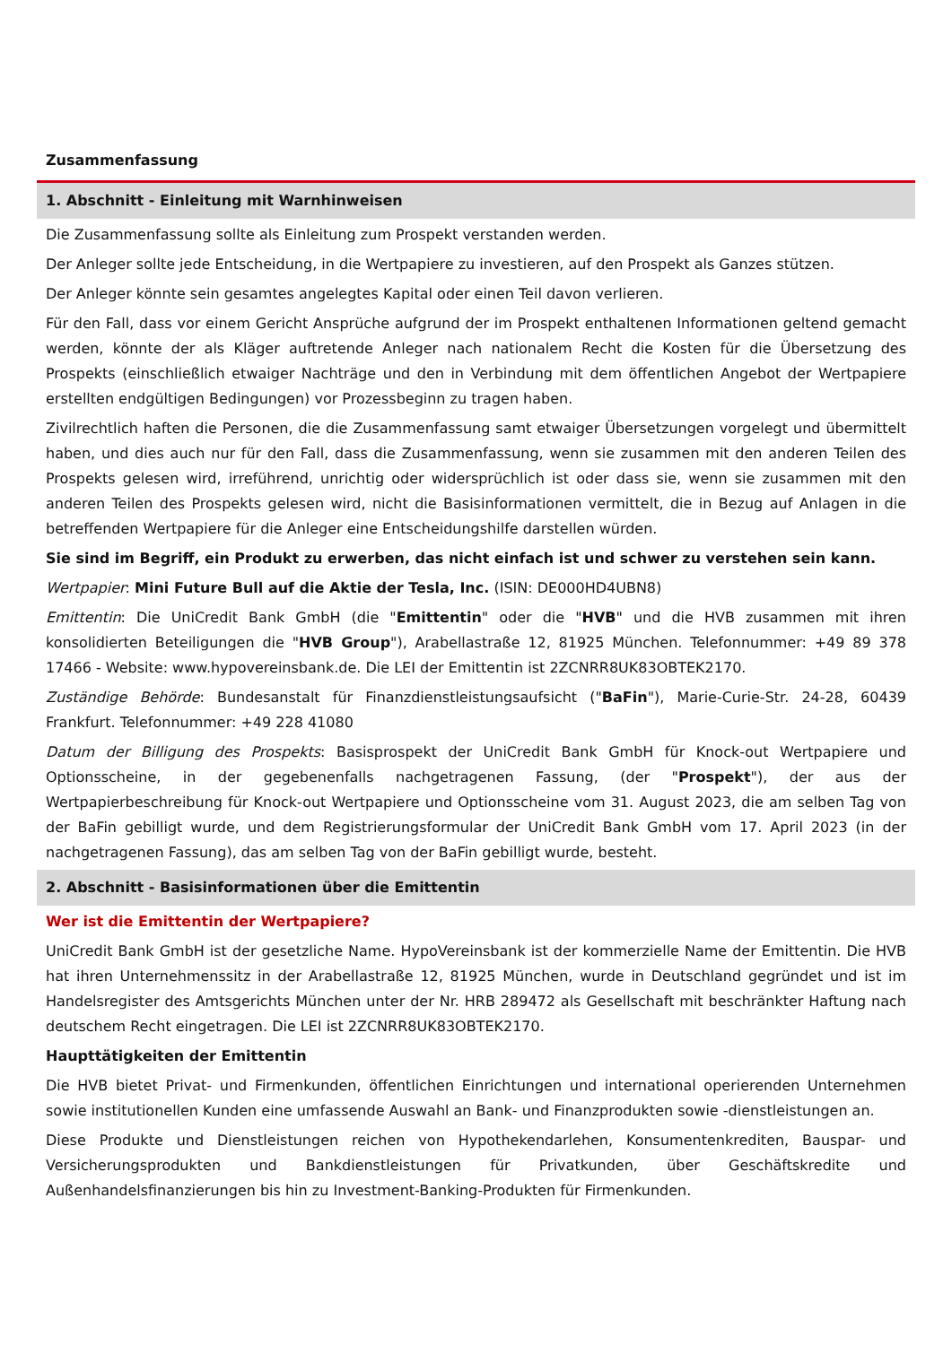Zusammenfassung
1. Abschnitt - Einleitung mit Warnhinweisen
Die Zusammenfassung sollte als Einleitung zum Prospekt verstanden werden.
Der Anleger sollte jede Entscheidung, in die Wertpapiere zu investieren, auf den Prospekt als Ganzes stützen.
Der Anleger könnte sein gesamtes angelegtes Kapital oder einen Teil davon verlieren.
Für den Fall, dass vor einem Gericht Ansprüche aufgrund der im Prospekt enthaltenen Informationen geltend gemacht werden, könnte der als Kläger auftretende Anleger nach nationalem Recht die Kosten für die Übersetzung des Prospekts (einschließlich etwaiger Nachträge und den in Verbindung mit dem öffentlichen Angebot der Wertpapiere erstellten endgültigen Bedingungen) vor Prozessbeginn zu tragen haben.
Zivilrechtlich haften die Personen, die die Zusammenfassung samt etwaiger Übersetzungen vorgelegt und übermittelt haben, und dies auch nur für den Fall, dass die Zusammenfassung, wenn sie zusammen mit den anderen Teilen des Prospekts gelesen wird, irreführend, unrichtig oder widersprüchlich ist oder dass sie, wenn sie zusammen mit den anderen Teilen des Prospekts gelesen wird, nicht die Basisinformationen vermittelt, die in Bezug auf Anlagen in die betreffenden Wertpapiere für die Anleger eine Entscheidungshilfe darstellen würden.
Sie sind im Begriff, ein Produkt zu erwerben, das nicht einfach ist und schwer zu verstehen sein kann.
Wertpapier: Mini Future Bull auf die Aktie der Tesla, Inc. (ISIN: DE000HD4UBN8)
Emittentin: Die UniCredit Bank GmbH (die "Emittentin" oder die "HVB" und die HVB zusammen mit ihren konsolidierten Beteiligungen die "HVB Group"), Arabellastraße 12, 81925 München. Telefonnummer: +49 89 378 17466 - Website: www.hypovereinsbank.de. Die LEI der Emittentin ist 2ZCNRR8UK83OBTEK2170.
Zuständige Behörde: Bundesanstalt für Finanzdienstleistungsaufsicht ("BaFin"), Marie-Curie-Str. 24-28, 60439 Frankfurt. Telefonnummer: +49 228 41080
Datum der Billigung des Prospekts: Basisprospekt der UniCredit Bank GmbH für Knock-out Wertpapiere und Optionsscheine, in der gegebenenfalls nachgetragenen Fassung, (der "Prospekt"), der aus der Wertpapierbeschreibung für Knock-out Wertpapiere und Optionsscheine vom 31. August 2023, die am selben Tag von der BaFin gebilligt wurde, und dem Registrierungsformular der UniCredit Bank GmbH vom 17. April 2023 (in der nachgetragenen Fassung), das am selben Tag von der BaFin gebilligt wurde, besteht.
2. Abschnitt - Basisinformationen über die Emittentin
Wer ist die Emittentin der Wertpapiere?
UniCredit Bank GmbH ist der gesetzliche Name. HypoVereinsbank ist der kommerzielle Name der Emittentin. Die HVB hat ihren Unternehmenssitz in der Arabellastraße 12, 81925 München, wurde in Deutschland gegründet und ist im Handelsregister des Amtsgerichts München unter der Nr. HRB 289472 als Gesellschaft mit beschränkter Haftung nach deutschem Recht eingetragen. Die LEI ist 2ZCNRR8UK83OBTEK2170.
Haupttätigkeiten der Emittentin
Die HVB bietet Privat- und Firmenkunden, öffentlichen Einrichtungen und international operierenden Unternehmen sowie institutionellen Kunden eine umfassende Auswahl an Bank- und Finanzprodukten sowie -dienstleistungen an.
Diese Produkte und Dienstleistungen reichen von Hypothekendarlehen, Konsumentenkrediten, Bauspar- und Versicherungsprodukten und Bankdienstleistungen für Privatkunden, über Geschäftskredite und Außenhandelsfinanzierungen bis hin zu Investment-Banking-Produkten für Firmenkunden.